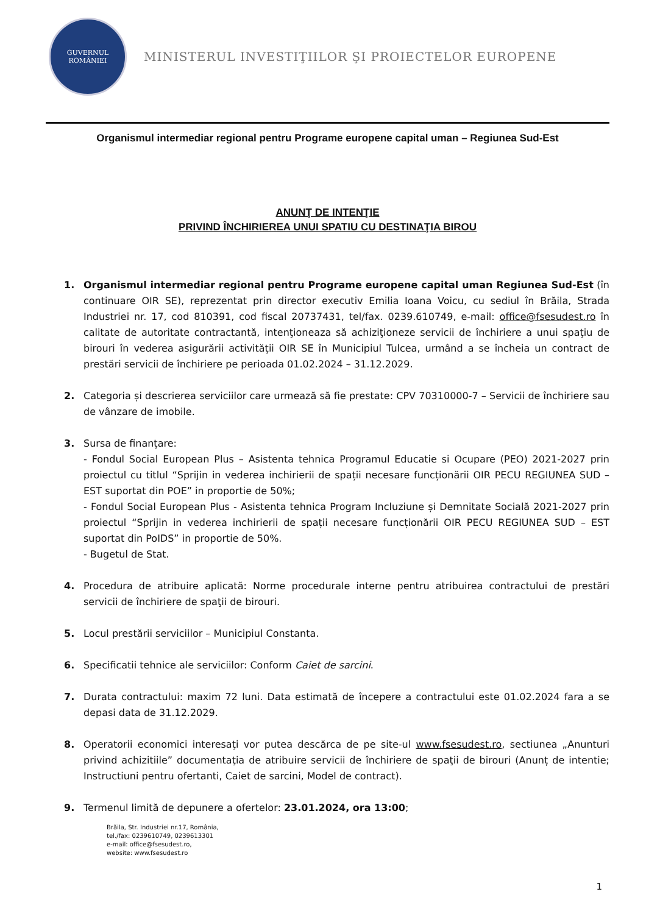GUVERNUL
ROMÂNIEI
MINISTERUL INVESTIŢIILOR ŞI PROIECTELOR EUROPENE
Organismul intermediar regional pentru Programe europene capital uman – Regiunea Sud-Est
ANUNŢ DE INTENŢIE
PRIVIND ÎNCHIRIEREA UNUI SPATIU CU DESTINAŢIA BIROU
1. Organismul intermediar regional pentru Programe europene capital uman Regiunea Sud-Est (în continuare OIR SE), reprezentat prin director executiv Emilia Ioana Voicu, cu sediul în Brăila, Strada Industriei nr. 17, cod 810391, cod fiscal 20737431, tel/fax. 0239.610749, e-mail: office@fsesudest.ro în calitate de autoritate contractantă, intenţioneaza să achiziţioneze servicii de închiriere a unui spaţiu de birouri în vederea asigurării activității OIR SE în Municipiul Tulcea, urmând a se încheia un contract de prestări servicii de închiriere pe perioada 01.02.2024 – 31.12.2029.
2. Categoria și descrierea serviciilor care urmează să fie prestate: CPV 70310000-7 – Servicii de închiriere sau de vânzare de imobile.
3. Sursa de finanțare:
- Fondul Social European Plus – Asistenta tehnica Programul Educatie si Ocupare (PEO) 2021-2027 prin proiectul cu titlul “Sprijin in vederea inchirierii de spații necesare funcționării OIR PECU REGIUNEA SUD – EST suportat din POE” in proportie de 50%;
- Fondul Social European Plus - Asistenta tehnica Program Incluziune și Demnitate Socială 2021-2027 prin proiectul “Sprijin in vederea inchirierii de spații necesare funcționării OIR PECU REGIUNEA SUD – EST suportat din PoIDS” in proportie de 50%.
- Bugetul de Stat.
4. Procedura de atribuire aplicată: Norme procedurale interne pentru atribuirea contractului de prestări servicii de închiriere de spaţii de birouri.
5. Locul prestării serviciilor – Municipiul Constanta.
6. Specificatii tehnice ale serviciilor: Conform Caiet de sarcini.
7. Durata contractului: maxim 72 luni. Data estimată de începere a contractului este 01.02.2024 fara a se depasi data de 31.12.2029.
8. Operatorii economici interesaţi vor putea descărca de pe site-ul www.fsesudest.ro, sectiunea „Anunturi privind achizitiile” documentaţia de atribuire servicii de închiriere de spaţii de birouri (Anunț de intentie; Instructiuni pentru ofertanti, Caiet de sarcini, Model de contract).
9. Termenul limită de depunere a ofertelor: 23.01.2024, ora 13:00;
Brăila, Str. Industriei nr.17, România,
tel./fax: 0239610749, 0239613301
e-mail: office@fsesudest.ro,
website: www.fsesudest.ro
1